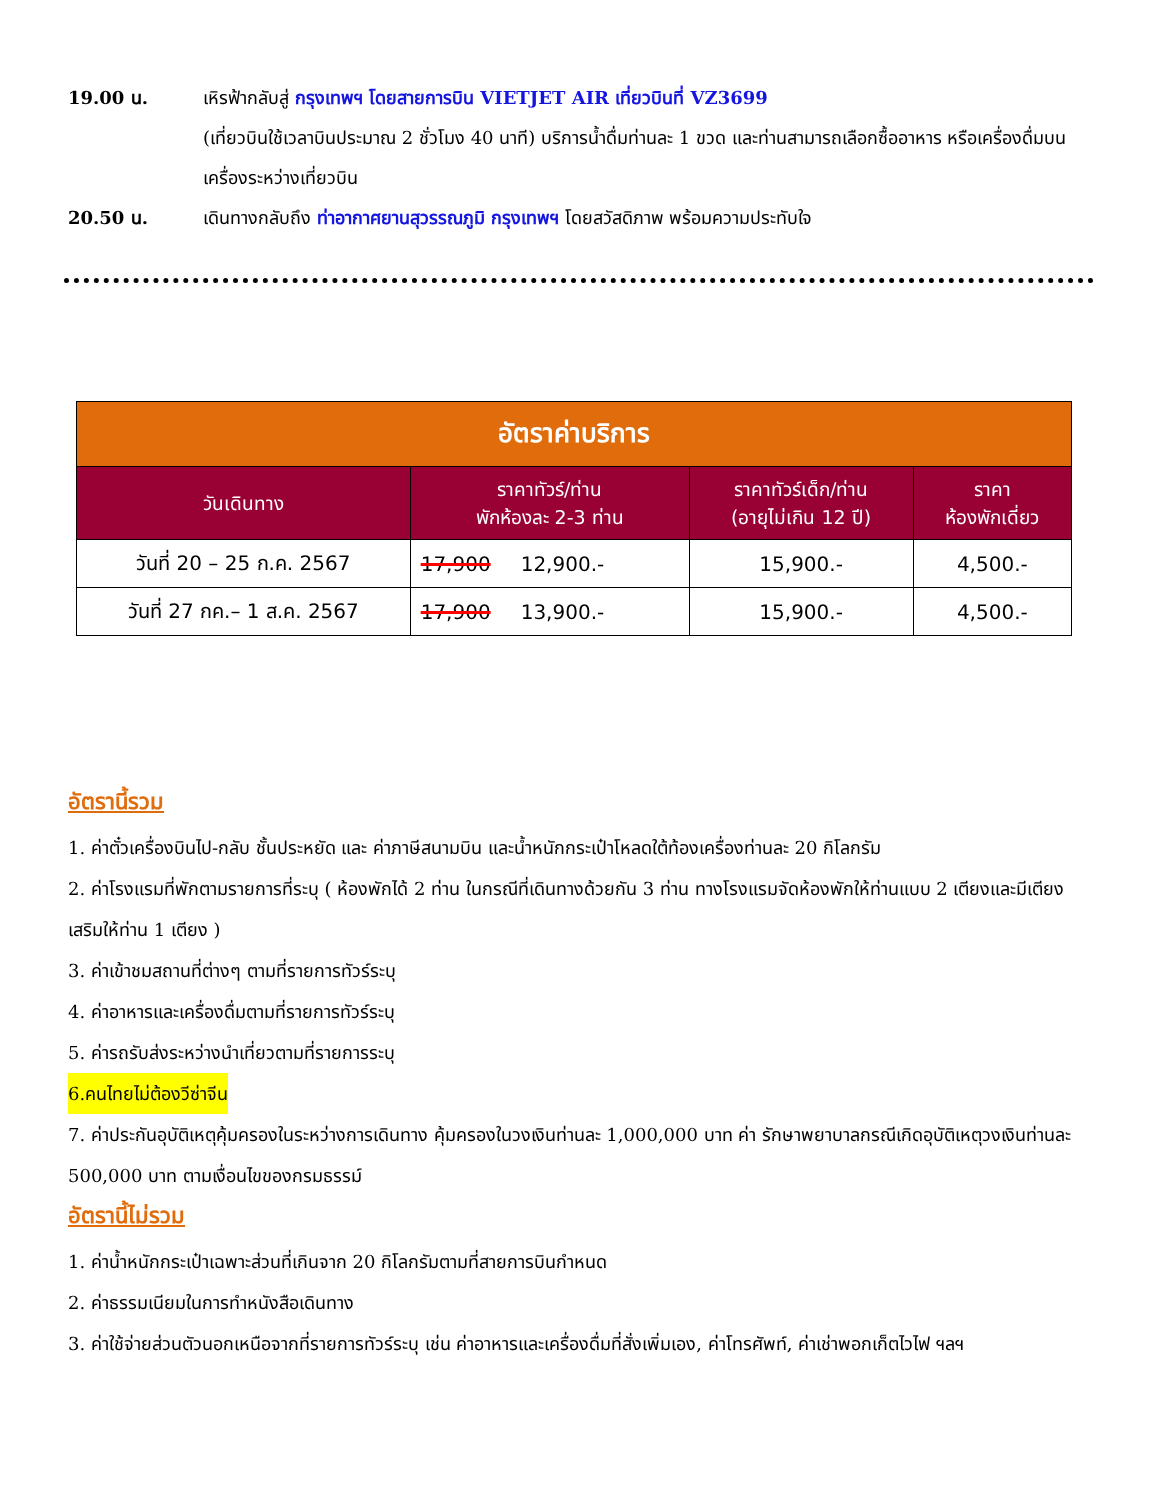19.00 น. เหิรฟ้ากลับสู่ กรุงเทพฯ โดยสายการบิน VIETJET AIR เที่ยวบินที่ VZ3699
(เที่ยวบินใช้เวลาบินประมาณ 2 ชั่วโมง 40 นาที) บริการน้ำดื่มท่านละ 1 ขวด และท่านสามารถเลือกซื้ออาหาร หรือเครื่องดื่มบนเครื่องระหว่างเที่ยวบิน
20.50 น. เดินทางกลับถึง ท่าอากาศยานสุวรรณภูมิ กรุงเทพฯ โดยสวัสดิภาพ พร้อมความประทับใจ
| อัตราค่าบริการ | | | |
| วันเดินทาง | ราคาทัวร์/ท่าน พักห้องละ 2-3 ท่าน | ราคาทัวร์เด็ก/ท่าน (อายุไม่เกิน 12 ปี) | ราคา ห้องพักเดี่ยว |
| วันที่ 20 – 25 ก.ค. 2567 | 17,900 12,900.- | 15,900.- | 4,500.- |
| วันที่ 27 กค.– 1 ส.ค. 2567 | 17,900 13,900.- | 15,900.- | 4,500.- |
อัตรานี้รวม
1. ค่าตั๋วเครื่องบินไป-กลับ ชั้นประหยัด และ ค่าภาษีสนามบิน และน้ำหนักกระเป๋าโหลดใต้ท้องเครื่องท่านละ 20 กิโลกรัม
2. ค่าโรงแรมที่พักตามรายการที่ระบุ ( ห้องพักได้ 2 ท่าน ในกรณีที่เดินทางด้วยกัน 3 ท่าน ทางโรงแรมจัดห้องพักให้ท่านแบบ 2 เตียงและมีเตียงเสริมให้ท่าน 1 เตียง )
3. ค่าเข้าชมสถานที่ต่างๆ ตามที่รายการทัวร์ระบุ
4. ค่าอาหารและเครื่องดื่มตามที่รายการทัวร์ระบุ
5. ค่ารถรับส่งระหว่างนำเที่ยวตามที่รายการระบุ
6.คนไทยไม่ต้องวีซ่าจีน
7. ค่าประกันอุบัติเหตุคุ้มครองในระหว่างการเดินทาง คุ้มครองในวงเงินท่านละ 1,000,000 บาท ค่า รักษาพยาบาลกรณีเกิดอุบัติเหตุวงเงินท่านละ 500,000 บาท ตามเงื่อนไขของกรมธรรม์
อัตรานี้ไม่รวม
1. ค่าน้ำหนักกระเป๋าเฉพาะส่วนที่เกินจาก 20 กิโลกรัมตามที่สายการบินกำหนด
2. ค่าธรรมเนียมในการทำหนังสือเดินทาง
3. ค่าใช้จ่ายส่วนตัวนอกเหนือจากที่รายการทัวร์ระบุ เช่น ค่าอาหารและเครื่องดื่มที่สั่งเพิ่มเอง, ค่าโทรศัพท์, ค่าเช่าพอกเก็ตไวไฟ ฯลฯ